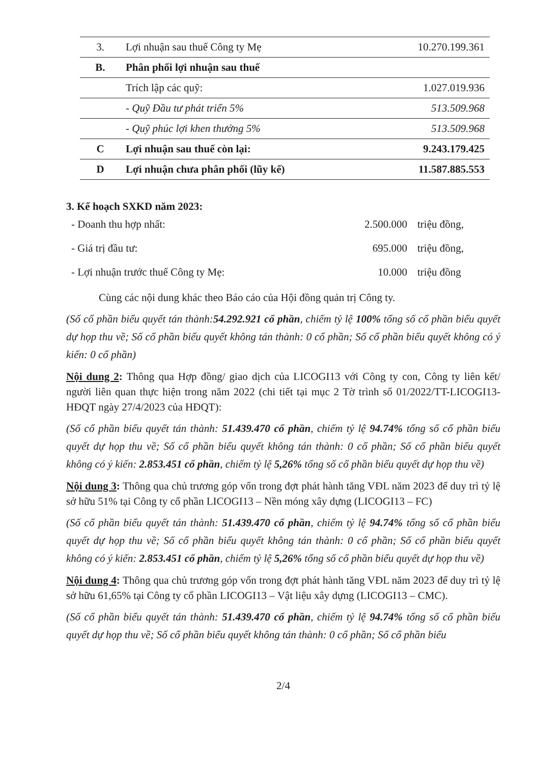| 3. | Lợi nhuận sau thuế Công ty Mẹ | 10.270.199.361 |
| B. | Phân phối lợi nhuận sau thuế | |
| | Trích lập các quỹ: | 1.027.019.936 |
| | - Quỹ Đầu tư phát triển 5% | 513.509.968 |
| | - Quỹ phúc lợi khen thưởng 5% | 513.509.968 |
| C | Lợi nhuận sau thuế còn lại: | 9.243.179.425 |
| D | Lợi nhuận chưa phân phối (lũy kế) | 11.587.885.553 |
3. Kế hoạch SXKD năm 2023:
- Doanh thu hợp nhất: 2.500.000 triệu đồng,
- Giá trị đầu tư: 695.000 triệu đồng,
- Lợi nhuận trước thuế Công ty Mẹ: 10.000 triệu đồng
Cùng các nội dung khác theo Báo cáo của Hội đồng quản trị Công ty.
(Số cổ phần biểu quyết tán thành:54.292.921 cổ phần, chiếm tỷ lệ 100% tổng số cổ phần biểu quyết dự họp thu về; Số cổ phần biểu quyết không tán thành: 0 cổ phần; Số cổ phần biểu quyết không có ý kiến: 0 cổ phần)
Nội dung 2: Thông qua Hợp đồng/ giao dịch của LICOGI13 với Công ty con, Công ty liên kết/ người liên quan thực hiện trong năm 2022 (chi tiết tại mục 2 Tờ trình số 01/2022/TT-LICOGI13-HĐQT ngày 27/4/2023 của HĐQT):
(Số cổ phần biểu quyết tán thành: 51.439.470 cổ phần, chiếm tỷ lệ 94.74% tổng số cổ phần biểu quyết dự họp thu về; Số cổ phần biểu quyết không tán thành: 0 cổ phần; Số cổ phần biểu quyết không có ý kiến: 2.853.451 cổ phần, chiếm tỷ lệ 5,26% tổng số cổ phần biểu quyết dự họp thu về)
Nội dung 3: Thông qua chủ trương góp vốn trong đợt phát hành tăng VĐL năm 2023 để duy trì tỷ lệ sở hữu 51% tại Công ty cổ phần LICOGI13 – Nền móng xây dựng (LICOGI13 – FC)
(Số cổ phần biểu quyết tán thành: 51.439.470 cổ phần, chiếm tỷ lệ 94.74% tổng số cổ phần biểu quyết dự họp thu về; Số cổ phần biểu quyết không tán thành: 0 cổ phần; Số cổ phần biểu quyết không có ý kiến: 2.853.451 cổ phần, chiếm tỷ lệ 5,26% tổng số cổ phần biểu quyết dự họp thu về)
Nội dung 4: Thông qua chủ trương góp vốn trong đợt phát hành tăng VĐL năm 2023 để duy trì tỷ lệ sở hữu 61,65% tại Công ty cổ phần LICOGI13 – Vật liệu xây dựng (LICOGI13 – CMC).
(Số cổ phần biểu quyết tán thành: 51.439.470 cổ phần, chiếm tỷ lệ 94.74% tổng số cổ phần biểu quyết dự họp thu về; Số cổ phần biểu quyết không tán thành: 0 cổ phần; Số cổ phần biểu
2/4